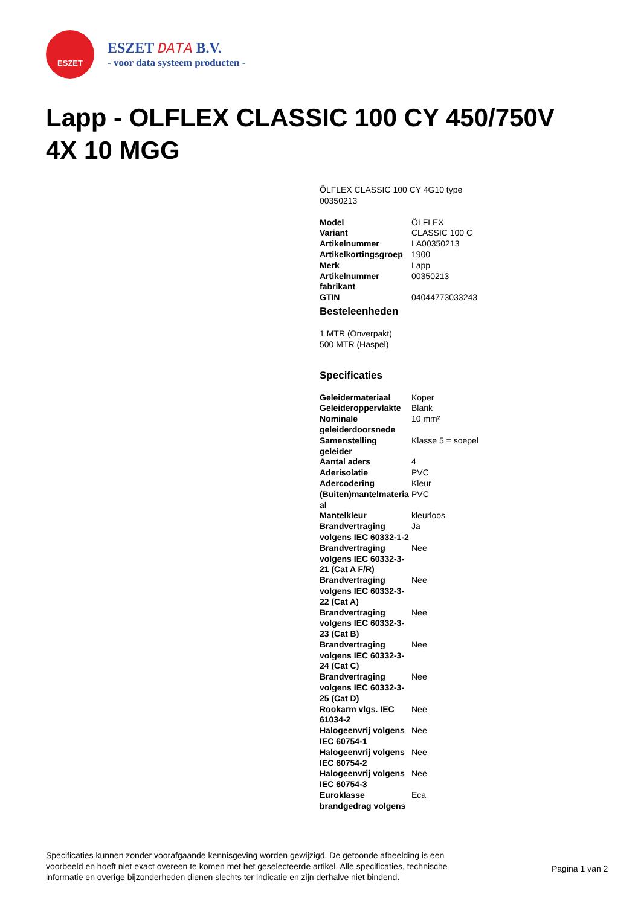ESZET
ESZET DATA B.V.
- voor data systeem producten -
Lapp - OLFLEX CLASSIC 100 CY 450/750V 4X 10 MGG
ÖLFLEX CLASSIC 100 CY 4G10 type
00350213
| Model | ÖLFLEX |
| Variant | CLASSIC 100 C |
| Artikelnummer | LA00350213 |
| Artikelkortingsgroep | 1900 |
| Merk | Lapp |
| Artikelnummer fabrikant | 00350213 |
| GTIN | 04044773033243 |
Besteleenheden
1 MTR (Onverpakt)
500 MTR (Haspel)
Specificaties
| Geleidermateriaal | Koper |
| Geleideroppervlakte | Blank |
| Nominale geleiderdoorsnede | 10 mm² |
| Samenstelling geleider | Klasse 5 = soepel |
| Aantal aders | 4 |
| Aderisolatie | PVC |
| Adercodering | Kleur |
| (Buiten)mantelmateria al | PVC |
| Mantelkleur | kleurloos |
| Brandvertraging volgens IEC 60332-1-2 | Ja |
| Brandvertraging volgens IEC 60332-3-21 (Cat A F/R) | Nee |
| Brandvertraging volgens IEC 60332-3-22 (Cat A) | Nee |
| Brandvertraging volgens IEC 60332-3-23 (Cat B) | Nee |
| Brandvertraging volgens IEC 60332-3-24 (Cat C) | Nee |
| Brandvertraging volgens IEC 60332-3-25 (Cat D) | Nee |
| Rookarm vlgs. IEC 61034-2 | Nee |
| Halogeenvrij volgens IEC 60754-1 | Nee |
| Halogeenvrij volgens IEC 60754-2 | Nee |
| Halogeenvrij volgens IEC 60754-3 | Nee |
| Euroklasse brandgedrag volgens | Eca |
Specificaties kunnen zonder voorafgaande kennisgeving worden gewijzigd. De getoonde afbeelding is een voorbeeld en hoeft niet exact overeen te komen met het geselecteerde artikel. Alle specificaties, technische informatie en overige bijzonderheden dienen slechts ter indicatie en zijn derhalve niet bindend.
Pagina 1 van 2